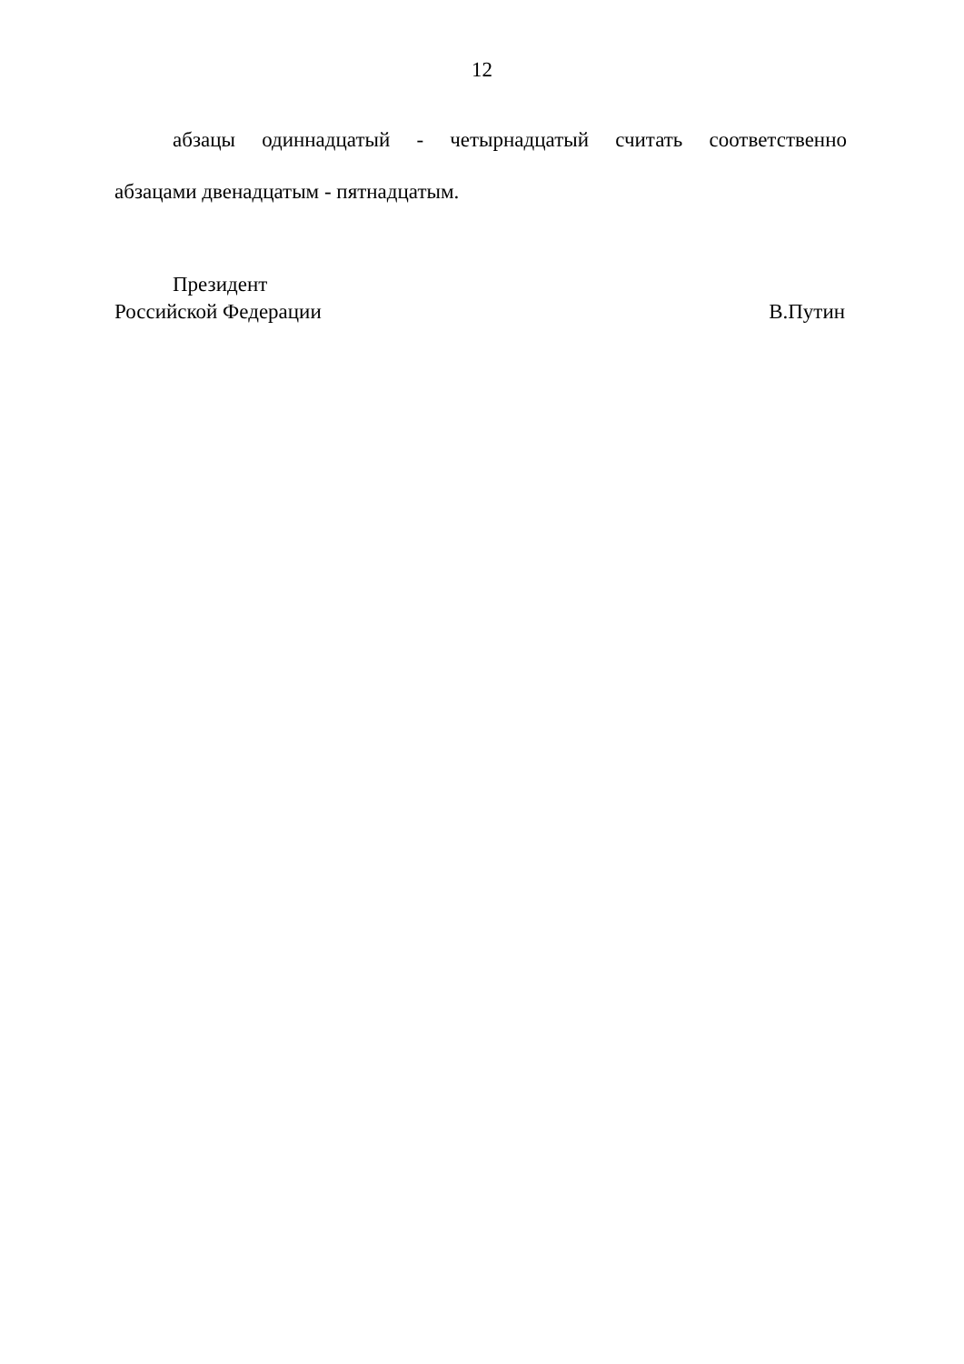12
абзацы одиннадцатый - четырнадцатый считать соответственно
абзацами двенадцатым - пятнадцатым.
Президент
Российской Федерации В.Путин